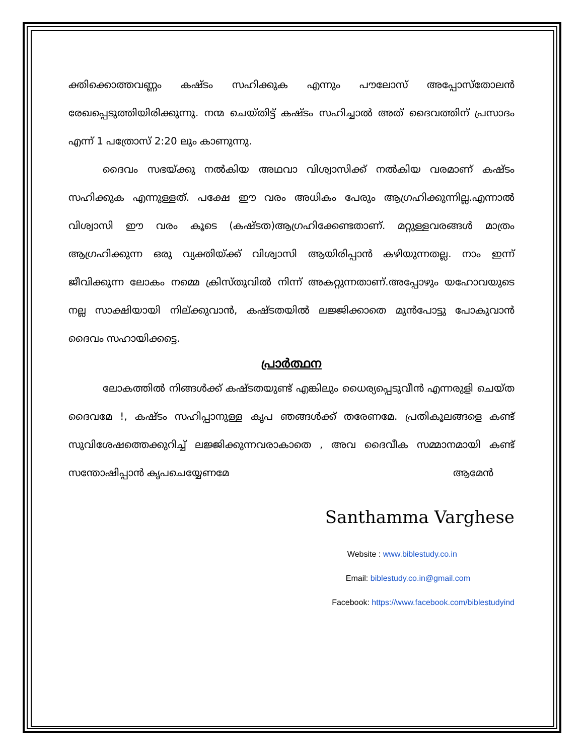ക്തിക്കൊത്തവണ്ണം കഷ്ടം സഹിക്കുക എന്നും പൗലോസ് അപ്പോസ്തോലൻ രേഖപ്പെടുത്തിയിരിക്കുന്നു. നന്മ ചെയ്തിട്ട് കഷ്ടം സഹിച്ചാൽ അത് ദൈവത്തിന് പ്രസാദം എന്ന് 1 പത്രോസ് 2:20 ലും കാണുന്നു.
ദൈവം സഭയ്ക്കു നൽകിയ അഥവാ വിശ്വാസിക്ക് നൽകിയ വരമാണ് കഷ്ടം സഹിക്കുക എന്നുള്ളത്. പക്ഷേ ഈ വരം അധികം പേരും ആഗ്രഹിക്കുന്നില്ല.എന്നാൽ വിശ്വാസി ഈ വരം കൂടെ (കഷ്ടത)ആഗ്രഹിക്കേണ്ടതാണ്. മറ്റുള്ളവരങ്ങൾ മാത്രം ആഗ്രഹിക്കുന്ന ഒരു വ്യക്തിയ്ക്ക് വിശ്വാസി ആയിരിപ്പാൻ കഴിയുന്നതല്ല. നാം ഇന്ന് ജീവിക്കുന്ന ലോകം നമ്മെ ക്രിസ്തുവിൽ നിന്ന് അകറ്റുന്നതാണ്.അപ്പോഴും യഹോവയുടെ നല്ല സാക്ഷിയായി നില്ക്കുവാൻ, കഷ്ടതയിൽ ലജ്ജിക്കാതെ മുൻപോട്ടു പോകുവാൻ ദൈവം സഹായിക്കട്ടെ.
പ്രാർത്ഥന
ലോകത്തിൽ നിങ്ങൾക്ക് കഷ്ടതയുണ്ട് എങ്കിലും ധൈര്യപ്പെടുവീൻ എന്നരുളി ചെയ്ത ദൈവമേ !, കഷ്ടം സഹിപ്പാനുള്ള കൃപ ഞങ്ങൾക്ക് തരേണമേ. പ്രതികൂലങ്ങളെ കണ്ട് സുവിശേഷത്തെക്കുറിച്ച് ലജ്ജിക്കുന്നവരാകാതെ , അവ ദൈവീക സമ്മാനമായി കണ്ട് സന്തോഷിപ്പാൻ കൃപചെയ്യേണമേ ആമേൻ
Santhamma Varghese
Website : www.biblestudy.co.in
Email: biblestudy.co.in@gmail.com
Facebook: https://www.facebook.com/biblestudyind